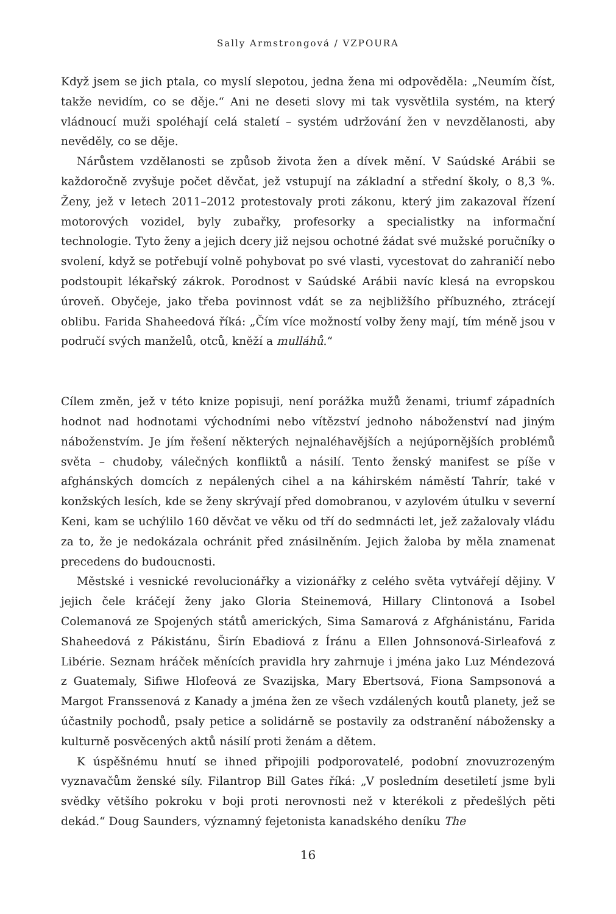Sally Armstrongová / VZPOURA
Když jsem se jich ptala, co myslí slepotou, jedna žena mi odpověděla: „Neumím číst, takže nevidím, co se děje.“ Ani ne deseti slovy mi tak vysvětlila systém, na který vládnoucí muži spoléhají celá staletí – systém udržování žen v nevzdělanosti, aby nevěděly, co se děje.
Nárůstem vzdělanosti se způsob života žen a dívek mění. V Saúdské Arábii se každoročně zvyšuje počet děvčat, jež vstupují na základní a střední školy, o 8,3 %. Ženy, jež v letech 2011–2012 protestovaly proti zákonu, který jim zakazoval řízení motorových vozidel, byly zubařky, profesorky a specialistky na informační technologie. Tyto ženy a jejich dcery již nejsou ochotné žádat své mužské poručníky o svolení, když se potřebují volně pohybovat po své vlasti, vycestovat do zahraničí nebo podstoupit lékařský zákrok. Porodnost v Saúdské Arábii navíc klesá na evropskou úroveň. Obyčeje, jako třeba povinnost vdát se za nejbližšího příbuzného, ztrácejí oblibu. Farida Shaheedová říká: „Čím více možností volby ženy mají, tím méně jsou v područí svých manželů, otců, kněží a mulláhů.“
Cílem změn, jež v této knize popisuji, není porážka mužů ženami, triumf západních hodnot nad hodnotami východními nebo vítězství jednoho náboženství nad jiným náboženstvím. Je jím řešení některých nejnaléhavějších a nejúpornějších problémů světa – chudoby, válečných konfliktů a násilí. Tento ženský manifest se píše v afghánských domcích z nepálených cihel a na káhirském náměstí Tahrír, také v konžských lesích, kde se ženy skrývají před domobranou, v azylovém útulku v severní Keni, kam se uchýlilo 160 děvčat ve věku od tří do sedmnácti let, jež zažalovaly vládu za to, že je nedokázala ochránit před znásilněním. Jejich žaloba by měla znamenat precedens do budoucnosti.
Městské i vesnické revolucionářky a vizionářky z celého světa vytvářejí dějiny. V jejich čele kráčejí ženy jako Gloria Steinemová, Hillary Clintonová a Isobel Colemanová ze Spojených států amerických, Sima Samarová z Afghánistánu, Farida Shaheedová z Pákistánu, Širín Ebadiová z Íránu a Ellen Johnsonová-Sirleafová z Libérie. Seznam hráček měnících pravidla hry zahrnuje i jména jako Luz Méndezová z Guatemaly, Sifiwe Hlofeová ze Svazijska, Mary Ebertsová, Fiona Sampsonová a Margot Franssenová z Kanady a jména žen ze všech vzdálených koutů planety, jež se účastnily pochodů, psaly petice a solidárně se postavily za odstranění nábožensky a kulturně posvěcených aktů násilí proti ženám a dětem.
K úspěšnému hnutí se ihned připojili podporovatelé, podobní znovuzrozeným vyznavačům ženské síly. Filantrop Bill Gates říká: „V posledním desetiletí jsme byli svědky většího pokroku v boji proti nerovnosti než v kterékoli z předešlých pěti dekád.“ Doug Saunders, významný fejetonista kanadského deníku The
16